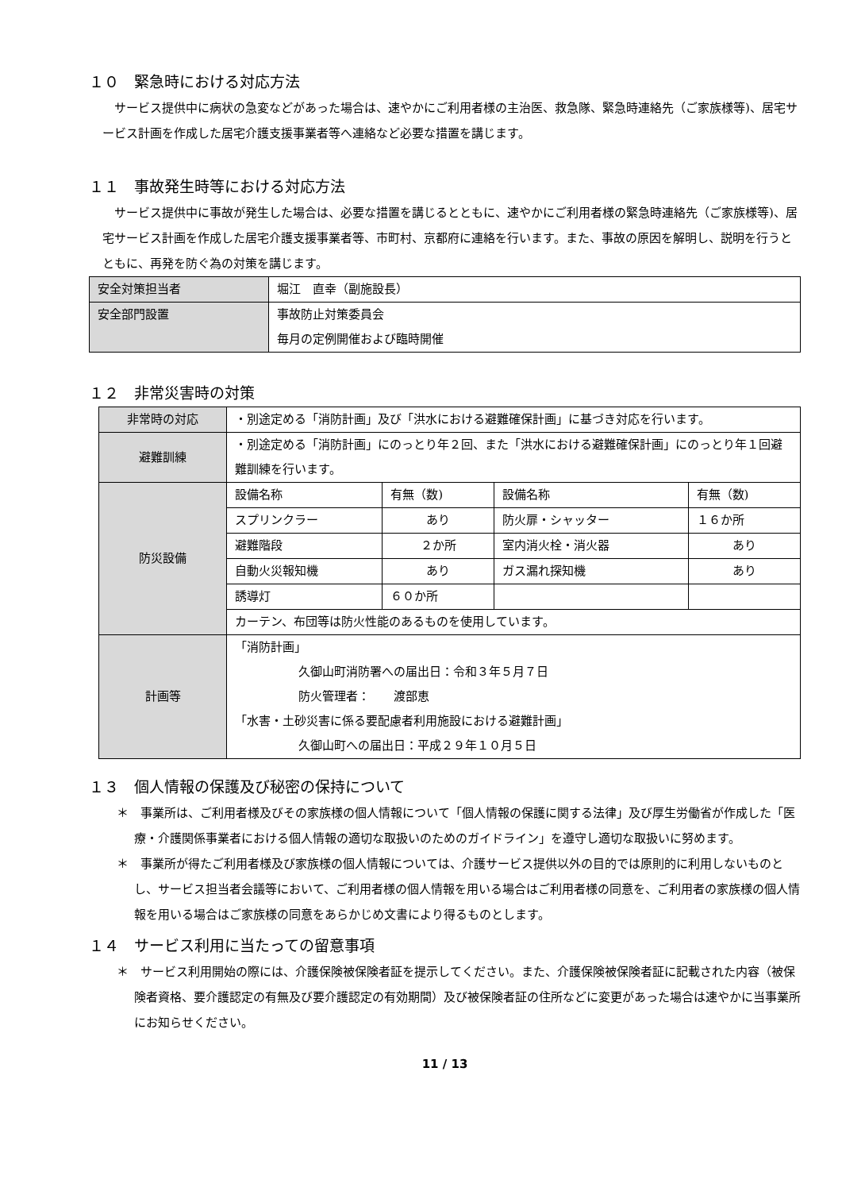１０　緊急時における対応方法
サービス提供中に病状の急変などがあった場合は、速やかにご利用者様の主治医、救急隊、緊急時連絡先（ご家族様等)、居宅サービス計画を作成した居宅介護支援事業者等へ連絡など必要な措置を講じます。
１１　事故発生時等における対応方法
サービス提供中に事故が発生した場合は、必要な措置を講じるとともに、速やかにご利用者様の緊急時連絡先（ご家族様等)、居宅サービス計画を作成した居宅介護支援事業者等、市町村、京都府に連絡を行います。また、事故の原因を解明し、説明を行うとともに、再発を防ぐ為の対策を講じます。
| 安全対策担当者 | 堀江 直幸（副施設長） |
| 安全部門設置 | 事故防止対策委員会 毎月の定例開催および臨時開催 |
１２　非常災害時の対策
| 非常時の対応 | ・別途定める「消防計画」及び「洪水における避難確保計画」に基づき対応を行います。 | | | |
| 避難訓練 | ・別途定める「消防計画」にのっとり年２回、また「洪水における避難確保計画」にのっとり年１回避難訓練を行います。 | | | |
| 防災設備 | 設備名称 | 有無（数) | 設備名称 | 有無（数) |
| | スプリンクラー | あり | 防火扉・シャッター | １６か所 |
| | 避難階段 | ２か所 | 室内消火栓・消火器 | あり |
| | 自動火災報知機 | あり | ガス漏れ探知機 | あり |
| | 誘導灯 | ６０か所 | | |
| | カーテン、布団等は防火性能のあるものを使用しています。 | | | |
| 計画等 | 「消防計画」 久御山町消防署への届出日：令和３年５月７日 防火管理者： 渡部恵 「水害・土砂災害に係る要配慮者利用施設における避難計画」 久御山町への届出日：平成２９年１０月５日 | | | |
１３　個人情報の保護及び秘密の保持について
＊　事業所は、ご利用者様及びその家族様の個人情報について「個人情報の保護に関する法律」及び厚生労働省が作成した「医療・介護関係事業者における個人情報の適切な取扱いのためのガイドライン」を遵守し適切な取扱いに努めます。
＊　事業所が得たご利用者様及び家族様の個人情報については、介護サービス提供以外の目的では原則的に利用しないものとし、サービス担当者会議等において、ご利用者様の個人情報を用いる場合はご利用者様の同意を、ご利用者の家族様の個人情報を用いる場合はご家族様の同意をあらかじめ文書により得るものとします。
１４　サービス利用に当たっての留意事項
＊　サービス利用開始の際には、介護保険被保険者証を提示してください。また、介護保険被保険者証に記載された内容（被保険者資格、要介護認定の有無及び要介護認定の有効期間）及び被保険者証の住所などに変更があった場合は速やかに当事業所にお知らせください。
11 / 13